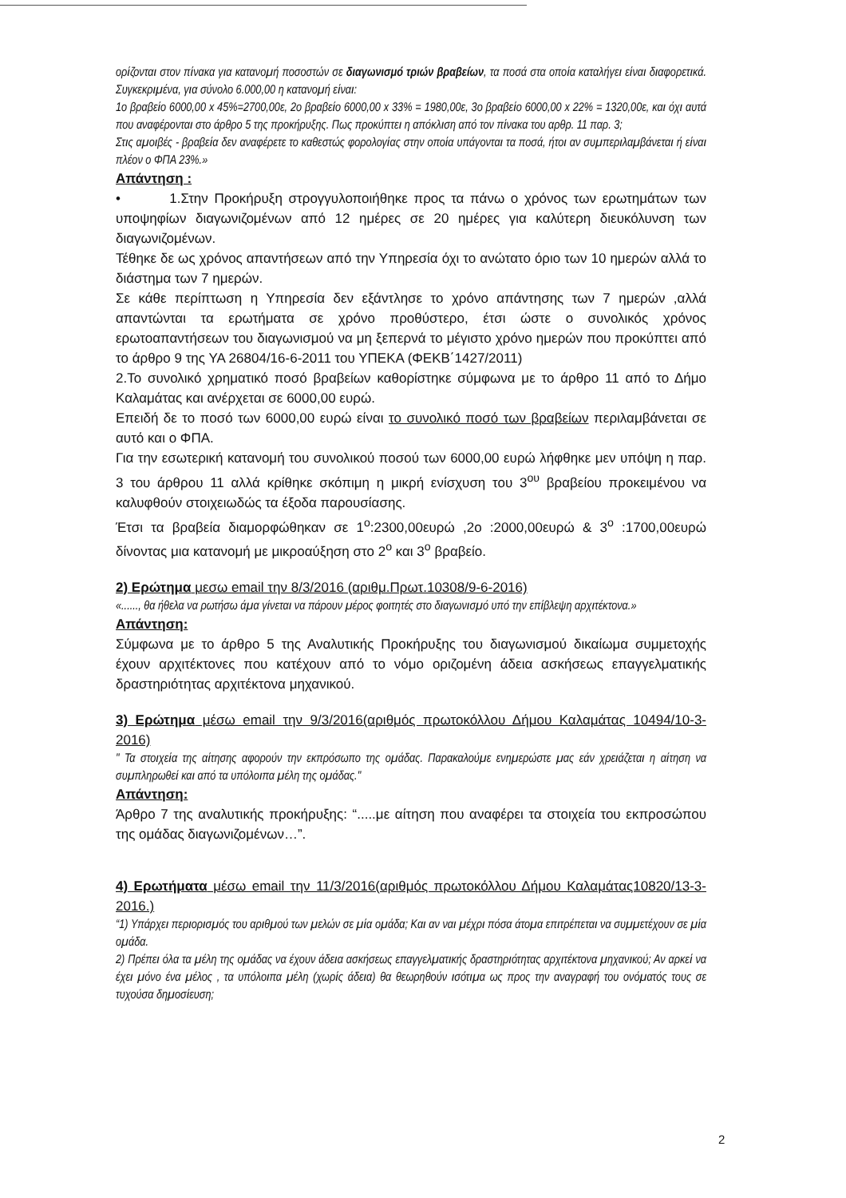ορίζονται στον πίνακα για κατανομή ποσοστών σε διαγωνισμό τριών βραβείων, τα ποσά στα οποία καταλήγει είναι διαφορετικά. Συγκεκριμένα, για σύνολο 6.000,00 η κατανομή είναι:
1ο βραβείο 6000,00 x 45%=2700,00ε, 2ο βραβείο 6000,00 x 33% = 1980,00ε, 3ο βραβείο 6000,00 x 22% = 1320,00ε, και όχι αυτά που αναφέρονται στο άρθρο 5 της προκήρυξης. Πως προκύπτει η απόκλιση από τον πίνακα του αρθρ. 11 παρ. 3;
Στις αμοιβές - βραβεία δεν αναφέρετε το καθεστώς φορολογίας στην οποία υπάγονται τα ποσά, ήτοι αν συμπεριλαμβάνεται ή είναι πλέον ο ΦΠΑ 23%.»
Απάντηση :
• 1.Στην Προκήρυξη στρογγυλοποιήθηκε προς τα πάνω ο χρόνος των ερωτημάτων των υποψηφίων διαγωνιζομένων από 12 ημέρες σε 20 ημέρες για καλύτερη διευκόλυνση των διαγωνιζομένων.
Τέθηκε δε ως χρόνος απαντήσεων από την Υπηρεσία όχι το ανώτατο όριο των 10 ημερών αλλά το διάστημα των 7 ημερών.
Σε κάθε περίπτωση η Υπηρεσία δεν εξάντλησε το χρόνο απάντησης των 7 ημερών ,αλλά απαντώνται τα ερωτήματα σε χρόνο προθύστερο, έτσι ώστε ο συνολικός χρόνος ερωτοαπαντήσεων του διαγωνισμού να μη ξεπερνά το μέγιστο χρόνο ημερών που προκύπτει από το άρθρο 9 της ΥΑ 26804/16-6-2011 του ΥΠΕΚΑ (ΦΕΚΒ΄1427/2011)
2.Το συνολικό χρηματικό ποσό βραβείων καθορίστηκε σύμφωνα με το άρθρο 11 από το Δήμο Καλαμάτας και ανέρχεται σε 6000,00 ευρώ.
Επειδή δε το ποσό των 6000,00 ευρώ είναι το συνολικό ποσό των βραβείων περιλαμβάνεται σε αυτό και ο ΦΠΑ.
Για την εσωτερική κατανομή του συνολικού ποσού των 6000,00 ευρώ λήφθηκε μεν υπόψη η παρ. 3 του άρθρου 11 αλλά κρίθηκε σκόπιμη η μικρή ενίσχυση του 3<sup>ου</sup> βραβείου προκειμένου να καλυφθούν στοιχειωδώς τα έξοδα παρουσίασης.
Έτσι τα βραβεία διαμορφώθηκαν σε 1<sup>ο</sup>:2300,00ευρώ ,2ο :2000,00ευρώ & 3<sup>ο</sup> :1700,00ευρώ δίνοντας μια κατανομή με μικροαύξηση στο 2<sup>ο</sup> και 3<sup>ο</sup> βραβείο.
2) Ερώτημα μεσω email την 8/3/2016 (αριθμ.Πρωτ.10308/9-6-2016)
«......, θα ήθελα να ρωτήσω άμα γίνεται να πάρουν μέρος φοιτητές στο διαγωνισμό υπό την επίβλεψη αρχιτέκτονα.»
Απάντηση:
Σύμφωνα με το άρθρο 5 της Αναλυτικής Προκήρυξης του διαγωνισμού δικαίωμα συμμετοχής έχουν αρχιτέκτονες που κατέχουν από το νόμο οριζομένη άδεια ασκήσεως επαγγελματικής δραστηριότητας αρχιτέκτονα μηχανικού.
3) Ερώτημα μέσω email την 9/3/2016(αριθμός πρωτοκόλλου Δήμου Καλαμάτας 10494/10-3-2016)
" Τα στοιχεία της αίτησης αφορούν την εκπρόσωπο της ομάδας. Παρακαλούμε ενημερώστε μας εάν χρειάζεται η αίτηση να συμπληρωθεί και από τα υπόλοιπα μέλη της ομάδας."
Απάντηση:
Άρθρο 7 της αναλυτικής προκήρυξης: “.....με αίτηση που αναφέρει τα στοιχεία του εκπροσώπου της ομάδας διαγωνιζομένων…”.
4) Ερωτήματα μέσω email την 11/3/2016(αριθμός πρωτοκόλλου Δήμου Καλαμάτας10820/13-3-2016.)
“1) Υπάρχει περιορισμός του αριθμού των μελών σε μία ομάδα; Και αν ναι μέχρι πόσα άτομα επιτρέπεται να συμμετέχουν σε μία ομάδα.
2) Πρέπει όλα τα μέλη της ομάδας να έχουν άδεια ασκήσεως επαγγελματικής δραστηριότητας αρχιτέκτονα μηχανικού; Αν αρκεί να έχει μόνο ένα μέλος , τα υπόλοιπα μέλη (χωρίς άδεια) θα θεωρηθούν ισότιμα ως προς την αναγραφή του ονόματός τους σε τυχούσα δημοσίευση;
2